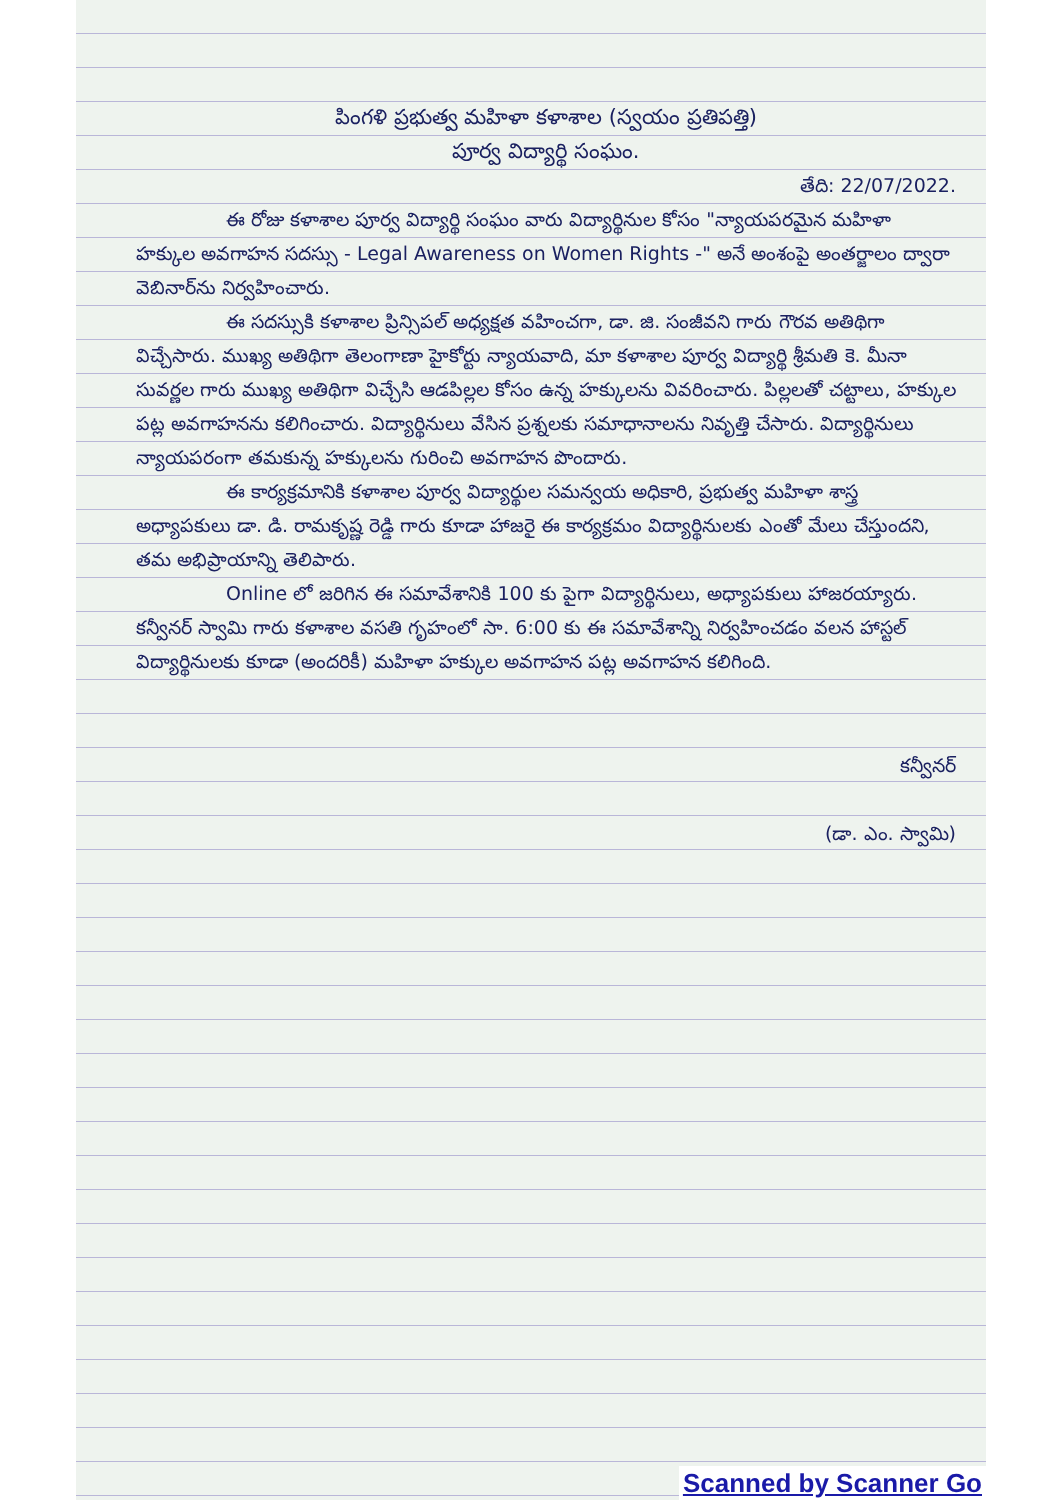పింగళి ప్రభుత్వ మహిళా కళాశాల (స్వయం ప్రతిపత్తి)
పూర్వ విద్యార్థి సంఘం.
తేది: 22/07/2022.
ఈ రోజు కళాశాల పూర్వ విద్యార్థి సంఘం వారు విద్యార్థినుల కోసం "న్యాయపరమైన మహిళా హక్కుల అవగాహన సదస్సు - Legal Awareness on Women Rights -" అనే అంశంపై అంతర్జాలం ద్వారా వెబినార్‌ను నిర్వహించారు.
ఈ సదస్సుకి కళాశాల ప్రిన్సిపల్ అధ్యక్షత వహించగా, డా. జి. సంజీవని గారు గౌరవ అతిథిగా విచ్చేసారు. ముఖ్య అతిథిగా తెలంగాణా హైకోర్టు న్యాయవాది, మా కళాశాల పూర్వ విద్యార్థి శ్రీమతి కె. మీనా సువర్ణల గారు ముఖ్య అతిథిగా విచ్చేసి ఆడపిల్లల కోసం ఉన్న హక్కులను వివరించారు. పిల్లలతో చట్టాలు, హక్కుల పట్ల అవగాహనను కలిగించారు. విద్యార్థినులు వేసిన ప్రశ్నలకు సమాధానాలను నివృత్తి చేసారు. విద్యార్థినులు న్యాయపరంగా తమకున్న హక్కులను గురించి అవగాహన పొందారు.
ఈ కార్యక్రమానికి కళాశాల పూర్వ విద్యార్థుల సమన్వయ అధికారి, ప్రభుత్వ మహిళా శాస్త్ర అధ్యాపకులు డా. డి. రామకృష్ణ రెడ్డి గారు కూడా హాజరై ఈ కార్యక్రమం విద్యార్థినులకు ఎంతో మేలు చేస్తుందని, తమ అభిప్రాయాన్ని తెలిపారు.
Online లో జరిగిన ఈ సమావేశానికి 100 కు పైగా విద్యార్థినులు, అధ్యాపకులు హాజరయ్యారు. కన్వీనర్ స్వామి గారు కళాశాల వసతి గృహంలో సా. 6:00 కు ఈ సమావేశాన్ని నిర్వహించడం వలన హాస్టల్ విద్యార్థినులకు కూడా (అందరికీ) మహిళా హక్కుల అవగాహన పట్ల అవగాహన కలిగింది.
కన్వీనర్
(డా. ఎం. స్వామి)
Scanned by Scanner Go